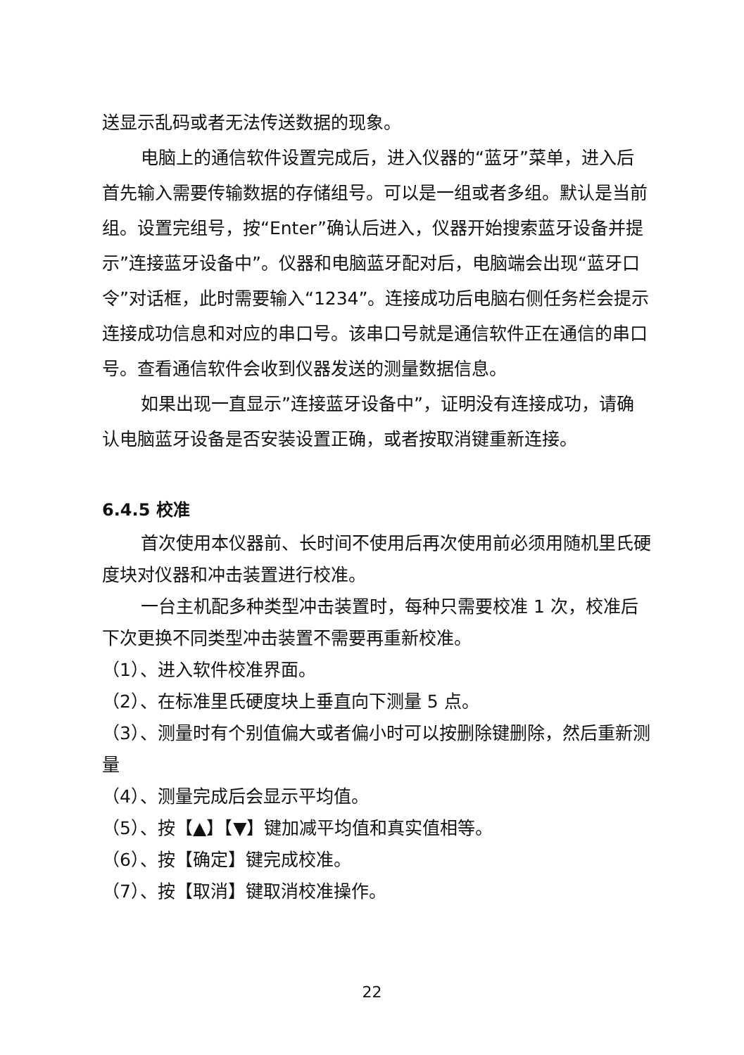送显示乱码或者无法传送数据的现象。
电脑上的通信软件设置完成后，进入仪器的“蓝牙”菜单，进入后首先输入需要传输数据的存储组号。可以是一组或者多组。默认是当前组。设置完组号，按“Enter”确认后进入，仪器开始搜索蓝牙设备并提示”连接蓝牙设备中”。仪器和电脑蓝牙配对后，电脑端会出现“蓝牙口令”对话框，此时需要输入“1234”。连接成功后电脑右侧任务栏会提示连接成功信息和对应的串口号。该串口号就是通信软件正在通信的串口号。查看通信软件会收到仪器发送的测量数据信息。
如果出现一直显示”连接蓝牙设备中”，证明没有连接成功，请确认电脑蓝牙设备是否安装设置正确，或者按取消键重新连接。
6.4.5 校准
首次使用本仪器前、长时间不使用后再次使用前必须用随机里氏硬度块对仪器和冲击装置进行校准。
一台主机配多种类型冲击装置时，每种只需要校准 1 次，校准后下次更换不同类型冲击装置不需要再重新校准。
（1）、进入软件校准界面。
（2）、在标准里氏硬度块上垂直向下测量 5 点。
（3）、测量时有个别值偏大或者偏小时可以按删除键删除，然后重新测量
（4）、测量完成后会显示平均值。
（5）、按【▲】【▼】键加减平均值和真实值相等。
（6）、按【确定】键完成校准。
（7）、按【取消】键取消校准操作。
22